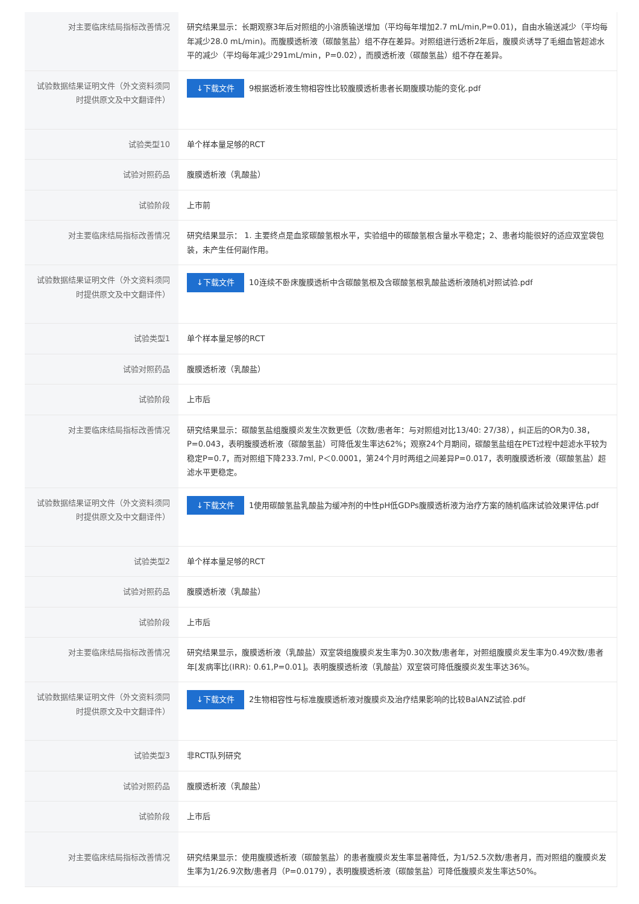| 对主要临床结局指标改善情况 | 研究结果显示：长期观察3年后对照组的小溶质输送增加（平均每年增加2.7 mL/min,P=0.01)，自由水输送减少（平均每年减少28.0 mL/min)。而腹膜透析液（碳酸氢盐）组不存在差异。对照组进行透析2年后，腹膜炎诱导了毛细血管超滤水平的减少（平均每年减少291mL/min，P=0.02），而膜透析液（碳酸氢盐）组不存在差异。 |
| 试验数据结果证明文件（外文资料须同时提供原文及中文翻译件） | ↓下载文件 9根据透析液生物相容性比较腹膜透析患者长期腹膜功能的变化.pdf |
| 试验类型10 | 单个样本量足够的RCT |
| 试验对照药品 | 腹膜透析液（乳酸盐） |
| 试验阶段 | 上市前 |
| 对主要临床结局指标改善情况 | 研究结果显示： 1. 主要终点是血浆碳酸氢根水平，实验组中的碳酸氢根含量水平稳定；2、患者均能很好的适应双室袋包装，未产生任何副作用。 |
| 试验数据结果证明文件（外文资料须同时提供原文及中文翻译件） | ↓下载文件 10连续不卧床腹膜透析中含碳酸氢根及含碳酸氢根乳酸盐透析液随机对照试验.pdf |
| 试验类型1 | 单个样本量足够的RCT |
| 试验对照药品 | 腹膜透析液（乳酸盐） |
| 试验阶段 | 上市后 |
| 对主要临床结局指标改善情况 | 研究结果显示：碳酸氢盐组腹膜炎发生次数更低（次数/患者年：与对照组对比13/40: 27/38），纠正后的OR为0.38，P=0.043，表明腹膜透析液（碳酸氢盐）可降低发生率达62%；观察24个月期间，碳酸氢盐组在PET过程中超滤水平较为稳定P=0.7，而对照组下降233.7ml, P＜0.0001，第24个月时两组之间差异P=0.017，表明腹膜透析液（碳酸氢盐）超滤水平更稳定。 |
| 试验数据结果证明文件（外文资料须同时提供原文及中文翻译件） | ↓下载文件 1使用碳酸氢盐乳酸盐为缓冲剂的中性pH低GDPs腹膜透析液为治疗方案的随机临床试验效果评估.pdf |
| 试验类型2 | 单个样本量足够的RCT |
| 试验对照药品 | 腹膜透析液（乳酸盐） |
| 试验阶段 | 上市后 |
| 对主要临床结局指标改善情况 | 研究结果显示，腹膜透析液（乳酸盐）双室袋组腹膜炎发生率为0.30次数/患者年，对照组腹膜炎发生率为0.49次数/患者年[发病率比(IRR): 0.61,P=0.01]。表明腹膜透析液（乳酸盐）双室袋可降低腹膜炎发生率达36%。 |
| 试验数据结果证明文件（外文资料须同时提供原文及中文翻译件） | ↓下载文件 2生物相容性与标准腹膜透析液对腹膜炎及治疗结果影响的比较BalANZ试验.pdf |
| 试验类型3 | 非RCT队列研究 |
| 试验对照药品 | 腹膜透析液（乳酸盐） |
| 试验阶段 | 上市后 |
| 对主要临床结局指标改善情况 | 研究结果显示：使用腹膜透析液（碳酸氢盐）的患者腹膜炎发生率显著降低，为1/52.5次数/患者月，而对照组的腹膜炎发生率为1/26.9次数/患者月（P=0.0179），表明腹膜透析液（碳酸氢盐）可降低腹膜炎发生率达50%。 |